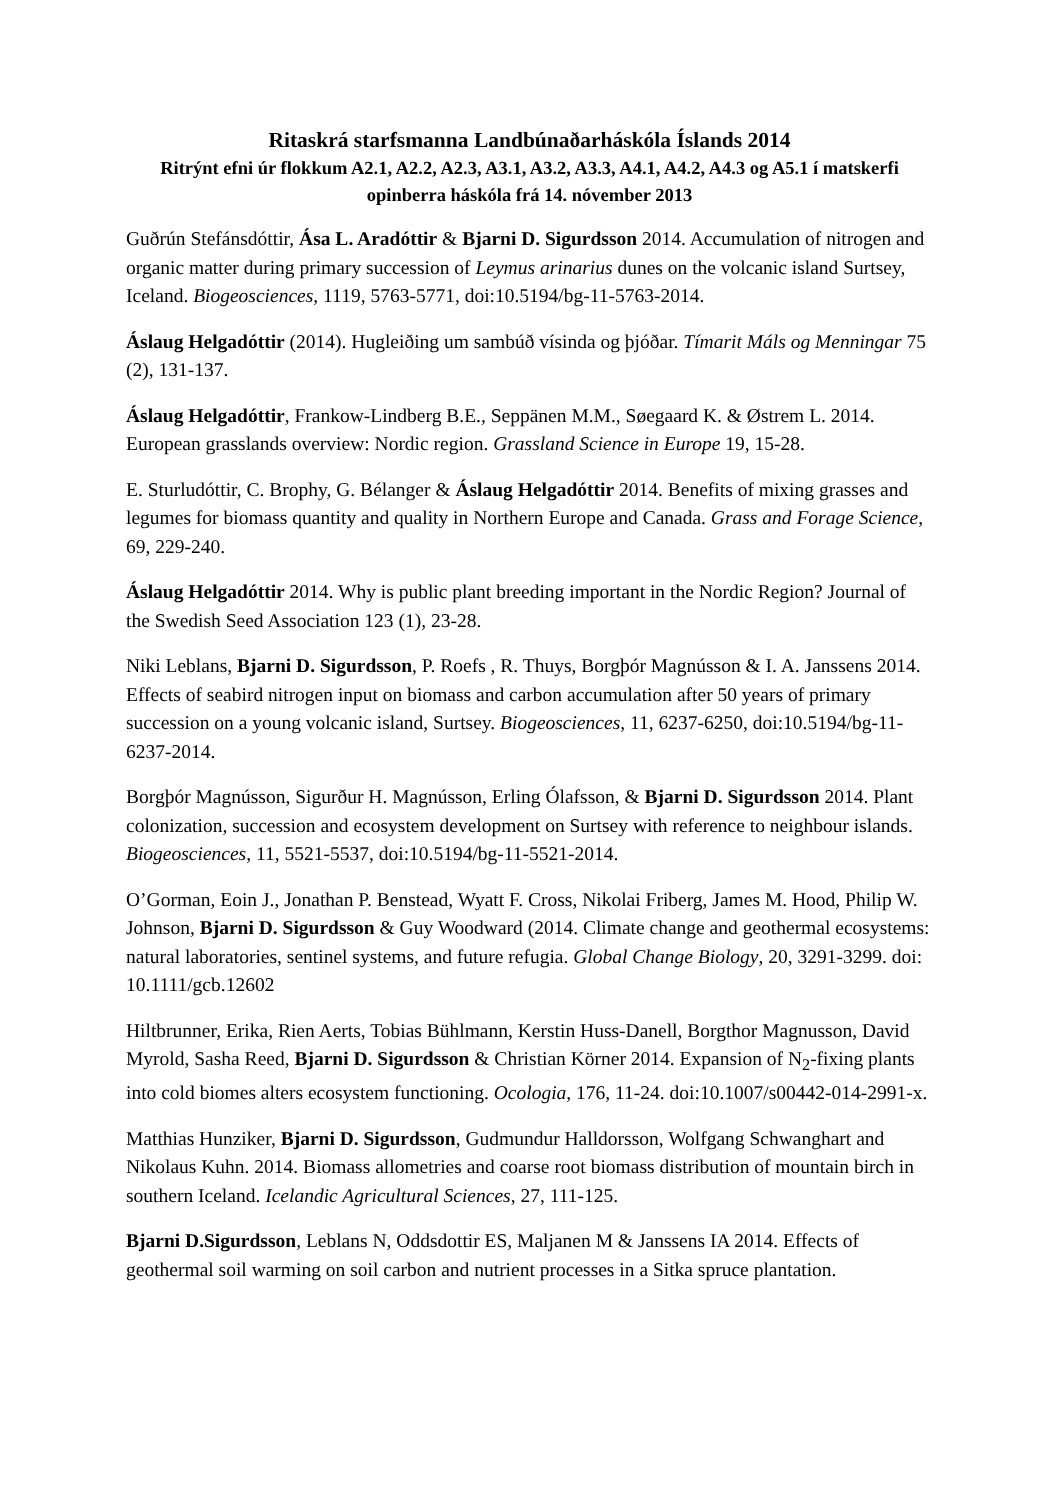Ritaskrá starfsmanna Landbúnaðarháskóla Íslands 2014
Ritrýnt efni úr flokkum A2.1, A2.2, A2.3, A3.1, A3.2, A3.3, A4.1, A4.2, A4.3 og A5.1 í matskerfi opinberra háskóla frá 14. nóvember 2013
Guðrún Stefánsdóttir, Ása L. Aradóttir & Bjarni D. Sigurdsson 2014. Accumulation of nitrogen and organic matter during primary succession of Leymus arinarius dunes on the volcanic island Surtsey, Iceland. Biogeosciences, 1119, 5763-5771, doi:10.5194/bg-11-5763-2014.
Áslaug Helgadóttir (2014). Hugleiðing um sambúð vísinda og þjóðar. Tímarit Máls og Menningar 75 (2), 131-137.
Áslaug Helgadóttir, Frankow-Lindberg B.E., Seppänen M.M., Søegaard K. & Østrem L. 2014. European grasslands overview: Nordic region. Grassland Science in Europe 19, 15-28.
E. Sturludóttir, C. Brophy, G. Bélanger & Áslaug Helgadóttir 2014. Benefits of mixing grasses and legumes for biomass quantity and quality in Northern Europe and Canada. Grass and Forage Science, 69, 229-240.
Áslaug Helgadóttir 2014. Why is public plant breeding important in the Nordic Region? Journal of the Swedish Seed Association 123 (1), 23-28.
Niki Leblans, Bjarni D. Sigurdsson, P. Roefs , R. Thuys, Borgþór Magnússon & I. A. Janssens 2014. Effects of seabird nitrogen input on biomass and carbon accumulation after 50 years of primary succession on a young volcanic island, Surtsey. Biogeosciences, 11, 6237-6250, doi:10.5194/bg-11-6237-2014.
Borgþór Magnússon, Sigurður H. Magnússon, Erling Ólafsson, & Bjarni D. Sigurdsson 2014. Plant colonization, succession and ecosystem development on Surtsey with reference to neighbour islands. Biogeosciences, 11, 5521-5537, doi:10.5194/bg-11-5521-2014.
O’Gorman, Eoin J., Jonathan P. Benstead, Wyatt F. Cross, Nikolai Friberg, James M. Hood, Philip W. Johnson, Bjarni D. Sigurdsson & Guy Woodward (2014. Climate change and geothermal ecosystems: natural laboratories, sentinel systems, and future refugia. Global Change Biology, 20, 3291-3299. doi: 10.1111/gcb.12602
Hiltbrunner, Erika, Rien Aerts, Tobias Bühlmann, Kerstin Huss-Danell, Borgthor Magnusson, David Myrold, Sasha Reed, Bjarni D. Sigurdsson & Christian Körner 2014. Expansion of N<sub>2</sub>-fixing plants into cold biomes alters ecosystem functioning. Ocologia, 176, 11-24. doi:10.1007/s00442-014-2991-x.
Matthias Hunziker, Bjarni D. Sigurdsson, Gudmundur Halldorsson, Wolfgang Schwanghart and Nikolaus Kuhn. 2014. Biomass allometries and coarse root biomass distribution of mountain birch in southern Iceland. Icelandic Agricultural Sciences, 27, 111-125.
Bjarni D.Sigurdsson, Leblans N, Oddsdottir ES, Maljanen M & Janssens IA 2014. Effects of geothermal soil warming on soil carbon and nutrient processes in a Sitka spruce plantation.